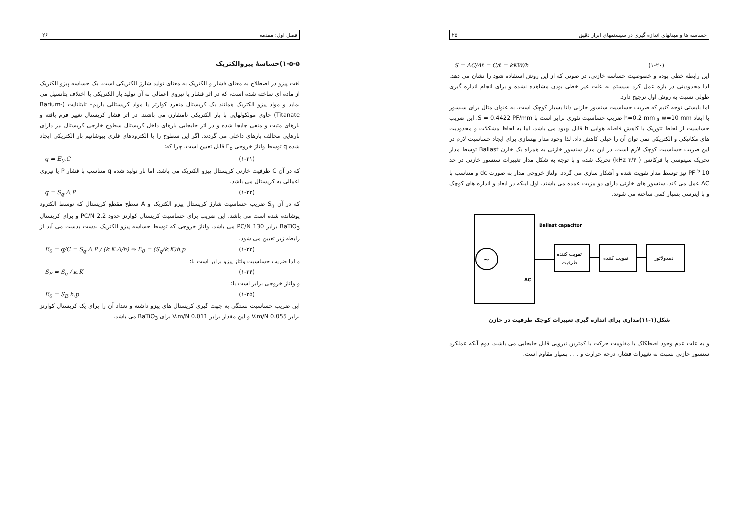حساسه ها و مبدلهای اندازه گیری در سیستمهای ابزار دقیق ۲۵
(۱-۲۰) S = ΔC/Δℓ = C/ℓ = kKW/h
این رابطه خطی بوده و خصوصیت حساسه خازنی، در صوتی که از این روش استفاده شود را نشان می دهد. لذا محدودیتی در بازه عمل کرد سیستم به علت غیر خطی بودن مشاهده نشده و برای انجام اندازه گیری طولی نسبت به روش اول ترجیح دارد.
اما بایستی توجه کنیم که ضریب حساسیت سنسور خازنی ذاتا بسیار کوچک است. به عنوان مثال برای سنسور با ابعاد w=10 mm و h=0.2 mm ضریب حساسیت تئوری برابر است با S = 0.4422 PF/mm. این ضریب حساسیت از لحاظ تئوریک با کاهش فاصله هوایی h قابل بهبود می باشد. اما به لحاظ مشکلات و محدودیت های مکانیکی و الکتریکی نمی توان آن را خیلی کاهش داد. لذا وجود مدار بهسازی برای ایجاد حساسیت لازم در این ضریب حساسیت کوچک لازم است. در این مدار سنسور خازنی به همراه یک خازن Ballast توسط مدار تحریک سینوسی با فرکانس ( ۳/۴ kHz) تحریک شده و با توجه به شکل مدار تغییرات سنسور خازنی در حد 10<sup>-5</sup> PF نیز توسط مدار تقویت شده و آشکار سازی می گردد. ولتاژ خروجی مدار به صورت dc و متناسب با ΔC عمل می کند. سنسور های خازنی دارای دو مزیت عمده می باشند. اول اینکه در ابعاد و اندازه های کوچک و با اینرسی بسیار کمی ساخته می شوند.
~
Ballast capacitor
ΔC
تقویت کننده
ظرفیت
تقویت کننده
دمدولاتور
شکل(۱-۱۱)مداری برای اندازه گیری تغییرات کوچک ظرفیت در خازن
و به علت عدم وجود اصطکاک یا مقاومت حرکت با کمترین نیرویی قابل جابجایی می باشند. دوم آنکه عملکرد سنسور خازنی نسبت به تغییرات فشار، درجه حرارت و . . . بسیار مقاوم است.
فصل اول: مقدمه ۲۶
۱-۵-۵)حساسهٔ پیزوالکتریک
لغت پیزو در اصطلاح به معنای فشار و الکتریک به معنای تولید شارژ الکتریکی است. یک حساسه پیزو الکتریک از ماده ای ساخته شده است، که در اثر فشار یا نیروی اعمالی به آن تولید بار الکتریکی یا اختلاف پتانسیل می نماید و مواد پیزو الکتریک همانند یک کریستال منفرد کوارتز یا مواد کریستالی باریم– تایتانایت (Barium-Titanate) حاوی مولکولهایی با بار الکتریکی نامتقارن می باشند. در اثر فشار کریستال تغییر فرم یافته و بارهای مثبت و منفی جابجا شده و در اثر جابجایی بارهای داخل کریستال سطوح خارجی کریستال نیز دارای بارهایی مخالف بارهای داخلی می گردند. اگر این سطوح را با الکترودهای فلزی بپوشانیم بار الکتریکی ایجاد شده q توسط ولتاژ خروجی E<sub>o</sub> قابل تعیین است. چرا که:
(۱-۲۱) q = E<sub>0</sub>.C
که در آن C ظرفیت خازنی کریستال پیزو الکتریک می باشد. اما بار تولید شده q متناسب با فشار P یا نیروی اعمالی به کریستال می باشد.
(۱-۲۲) q = S<sub>q</sub>.A.P
که در آن S<sub>q</sub> ضریب حساسیت شارژ کریستال پیزو الکتریک و A سطح مقطع کریستال که توسط الکترود پوشانده شده است می باشد. این ضریب برای حساسیت کریستال کوارتز حدود 2.2 PC/N و برای کریستال BaTiO<sub>3</sub> برابر 130 PC/N می باشد. ولتاژ خروجی که توسط حساسه پیزو الکتریک بدست بدست می آید از رابطه زیر تعیین می شود.
(۱-۲۳) E<sub>0</sub> = q/C = S<sub>q</sub>.A.P / (k.K.A/h) ⇒ E<sub>0</sub> = (S<sub>q</sub>/k.K)h.p
و لذا ضریب حساسیت ولتاژ پیزو برابر است با:
(۱-۲۴) S<sub>E</sub> = S<sub>q</sub> / κ.K
و ولتاژ خروجی برابر است با:
(۱-۲۵) E<sub>0</sub> = S<sub>E</sub>.h.p
این ضریب حساسیت بستگی به جهت گیری کریستال های پیزو داشته و تعداد آن را برای یک کریستال کوارتز برابر 0.055 V.m/N و این مقدار برابر 0.011 V.m/N برای BaTiO<sub>3</sub> می باشد.